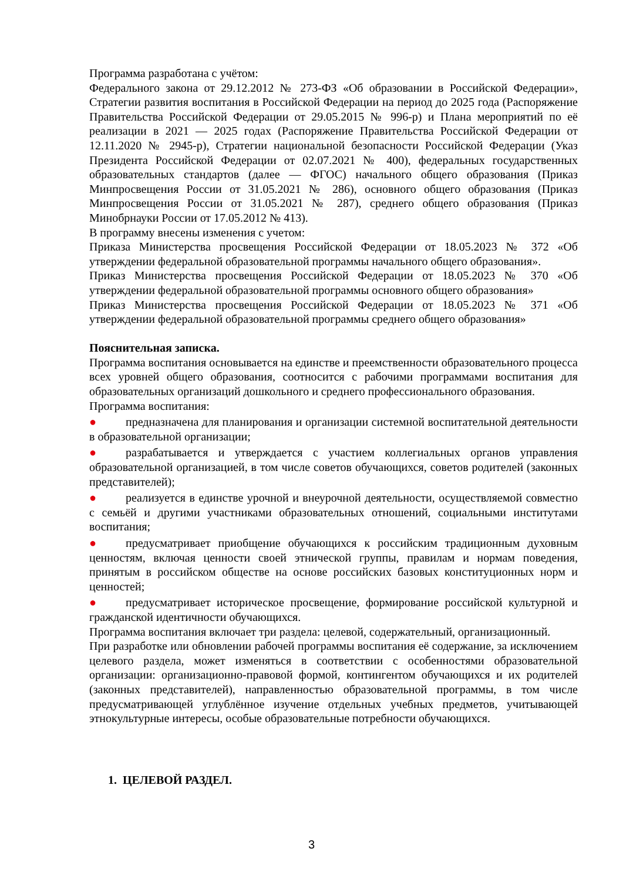Программа разработана с учётом:
Федерального закона от 29.12.2012 № 273-ФЗ «Об образовании в Российской Федерации», Стратегии развития воспитания в Российской Федерации на период до 2025 года (Распоряжение Правительства Российской Федерации от 29.05.2015 № 996-р) и Плана мероприятий по её реализации в 2021 — 2025 годах (Распоряжение Правительства Российской Федерации от 12.11.2020 № 2945-р), Стратегии национальной безопасности Российской Федерации (Указ Президента Российской Федерации от 02.07.2021 № 400), федеральных государственных образовательных стандартов (далее — ФГОС) начального общего образования (Приказ Минпросвещения России от 31.05.2021 № 286), основного общего образования (Приказ Минпросвещения России от 31.05.2021 № 287), среднего общего образования (Приказ Минобрнауки России от 17.05.2012 № 413).
В программу внесены изменения с учетом:
Приказа Министерства просвещения Российской Федерации от 18.05.2023 № 372 «Об утверждении федеральной образовательной программы начального общего образования».
Приказ Министерства просвещения Российской Федерации от 18.05.2023 № 370 «Об утверждении федеральной образовательной программы основного общего образования»
Приказ Министерства просвещения Российской Федерации от 18.05.2023 № 371 «Об утверждении федеральной образовательной программы среднего общего образования»
Пояснительная записка.
Программа воспитания основывается на единстве и преемственности образовательного процесса всех уровней общего образования, соотносится с рабочими программами воспитания для образовательных организаций дошкольного и среднего профессионального образования.
Программа воспитания:
● предназначена для планирования и организации системной воспитательной деятельности в образовательной организации;
● разрабатывается и утверждается с участием коллегиальных органов управления образовательной организацией, в том числе советов обучающихся, советов родителей (законных представителей);
● реализуется в единстве урочной и внеурочной деятельности, осуществляемой совместно с семьёй и другими участниками образовательных отношений, социальными институтами воспитания;
● предусматривает приобщение обучающихся к российским традиционным духовным ценностям, включая ценности своей этнической группы, правилам и нормам поведения, принятым в российском обществе на основе российских базовых конституционных норм и ценностей;
● предусматривает историческое просвещение, формирование российской культурной и гражданской идентичности обучающихся.
Программа воспитания включает три раздела: целевой, содержательный, организационный.
При разработке или обновлении рабочей программы воспитания её содержание, за исключением целевого раздела, может изменяться в соответствии с особенностями образовательной организации: организационно-правовой формой, контингентом обучающихся и их родителей (законных представителей), направленностью образовательной программы, в том числе предусматривающей углублённое изучение отдельных учебных предметов, учитывающей этнокультурные интересы, особые образовательные потребности обучающихся.
1. ЦЕЛЕВОЙ РАЗДЕЛ.
3